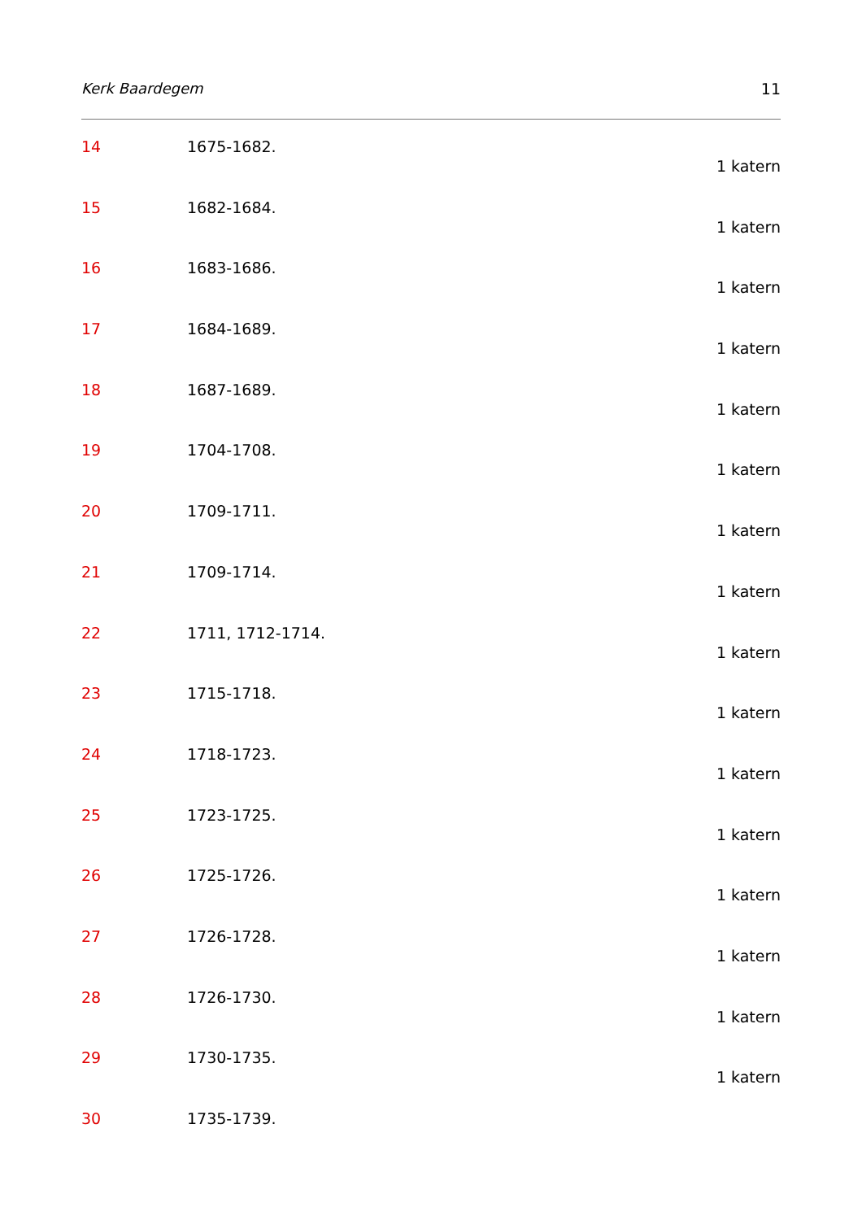Kerk Baardegem 11
14 1675-1682.
1 katern
15 1682-1684.
1 katern
16 1683-1686.
1 katern
17 1684-1689.
1 katern
18 1687-1689.
1 katern
19 1704-1708.
1 katern
20 1709-1711.
1 katern
21 1709-1714.
1 katern
22 1711, 1712-1714.
1 katern
23 1715-1718.
1 katern
24 1718-1723.
1 katern
25 1723-1725.
1 katern
26 1725-1726.
1 katern
27 1726-1728.
1 katern
28 1726-1730.
1 katern
29 1730-1735.
1 katern
30 1735-1739.